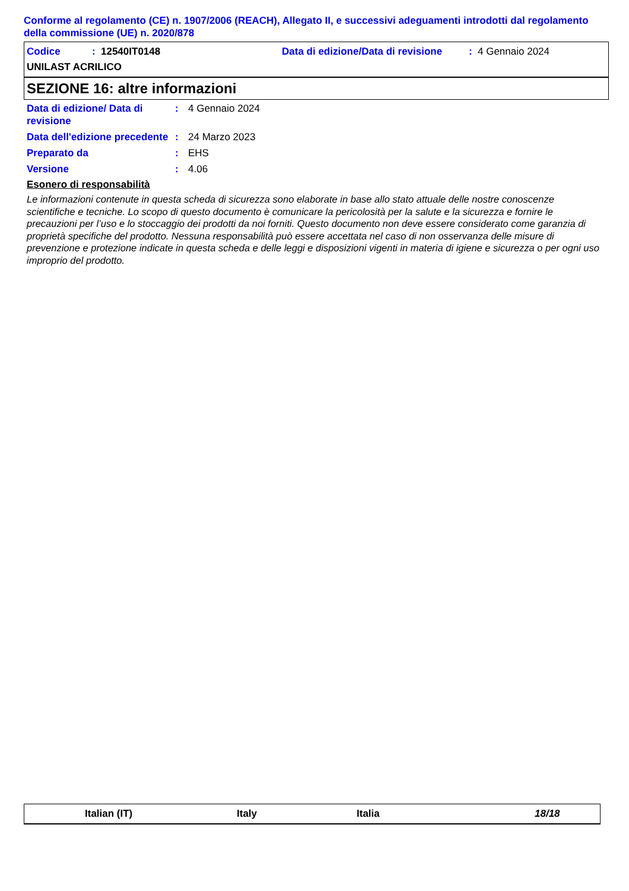Conforme al regolamento (CE) n. 1907/2006 (REACH), Allegato II, e successivi adeguamenti introdotti dal regolamento della commissione (UE) n. 2020/878
Codice: 12540IT0148 Data di edizione/Data di revisione: 4 Gennaio 2024
UNILAST ACRILICO
SEZIONE 16: altre informazioni
Data di edizione/ Data di revisione: 4 Gennaio 2024
Data dell'edizione precedente: 24 Marzo 2023
Preparato da: EHS
Versione: 4.06
Esonero di responsabilità
Le informazioni contenute in questa scheda di sicurezza sono elaborate in base allo stato attuale delle nostre conoscenze scientifiche e tecniche. Lo scopo di questo documento è comunicare la pericolosità per la salute e la sicurezza e fornire le precauzioni per l’uso e lo stoccaggio dei prodotti da noi forniti. Questo documento non deve essere considerato come garanzia di proprietà specifiche del prodotto. Nessuna responsabilità può essere accettata nel caso di non osservanza delle misure di prevenzione e protezione indicate in questa scheda e delle leggi e disposizioni vigenti in materia di igiene e sicurezza o per ogni uso improprio del prodotto.
Italian (IT) Italy Italia 18/18